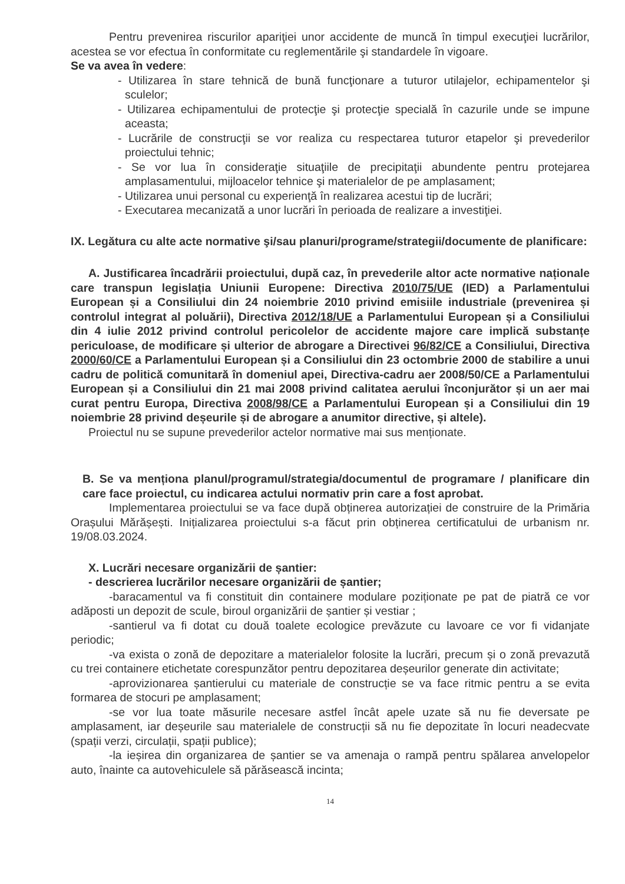Pentru prevenirea riscurilor apariţiei unor accidente de muncă în timpul execuţiei lucrărilor, acestea se vor efectua în conformitate cu reglementările şi standardele în vigoare.
Se va avea în vedere:
- Utilizarea în stare tehnică de bună funcţionare a tuturor utilajelor, echipamentelor şi sculelor;
- Utilizarea echipamentului de protecţie şi protecţie specială în cazurile unde se impune aceasta;
- Lucrările de construcţii se vor realiza cu respectarea tuturor etapelor şi prevederilor proiectului tehnic;
- Se vor lua în consideraţie situaţiile de precipitaţii abundente pentru protejarea amplasamentului, mijloacelor tehnice şi materialelor de pe amplasament;
- Utilizarea unui personal cu experienţă în realizarea acestui tip de lucrări;
- Executarea mecanizată a unor lucrări în perioada de realizare a investiţiei.
IX. Legătura cu alte acte normative şi/sau planuri/programe/strategii/documente de planificare:
A. Justificarea încadrării proiectului, după caz, în prevederile altor acte normative naționale care transpun legislația Uniunii Europene: Directiva 2010/75/UE (IED) a Parlamentului European și a Consiliului din 24 noiembrie 2010 privind emisiile industriale (prevenirea și controlul integrat al poluării), Directiva 2012/18/UE a Parlamentului European și a Consiliului din 4 iulie 2012 privind controlul pericolelor de accidente majore care implică substanțe periculoase, de modificare și ulterior de abrogare a Directivei 96/82/CE a Consiliului, Directiva 2000/60/CE a Parlamentului European și a Consiliului din 23 octombrie 2000 de stabilire a unui cadru de politică comunitară în domeniul apei, Directiva-cadru aer 2008/50/CE a Parlamentului European și a Consiliului din 21 mai 2008 privind calitatea aerului înconjurător și un aer mai curat pentru Europa, Directiva 2008/98/CE a Parlamentului European și a Consiliului din 19 noiembrie 28 privind deșeurile și de abrogare a anumitor directive, și altele).
Proiectul nu se supune prevederilor actelor normative mai sus menționate.
B. Se va menționa planul/programul/strategia/documentul de programare / planificare din care face proiectul, cu indicarea actului normativ prin care a fost aprobat.
Implementarea proiectului se va face după obținerea autorizației de construire de la Primăria Orașului Mărășești. Inițializarea proiectului s-a făcut prin obținerea certificatului de urbanism nr. 19/08.03.2024.
X. Lucrări necesare organizării de șantier:
- descrierea lucrărilor necesare organizării de șantier;
-baracamentul va fi constituit din containere modulare poziționate pe pat de piatră ce vor adăposti un depozit de scule, biroul organizării de șantier și vestiar ;
-santierul va fi dotat cu două toalete ecologice prevăzute cu lavoare ce vor fi vidanjate periodic;
-va exista o zonă de depozitare a materialelor folosite la lucrări, precum și o zonă prevazută cu trei containere etichetate corespunzător pentru depozitarea deșeurilor generate din activitate;
-aprovizionarea șantierului cu materiale de construcție se va face ritmic pentru a se evita formarea de stocuri pe amplasament;
-se vor lua toate măsurile necesare astfel încât apele uzate să nu fie deversate pe amplasament, iar deșeurile sau materialele de construcții să nu fie depozitate în locuri neadecvate (spații verzi, circulații, spații publice);
-la ieșirea din organizarea de șantier se va amenaja o rampă pentru spălarea anvelopelor auto, înainte ca autovehiculele să părăsească incinta;
14